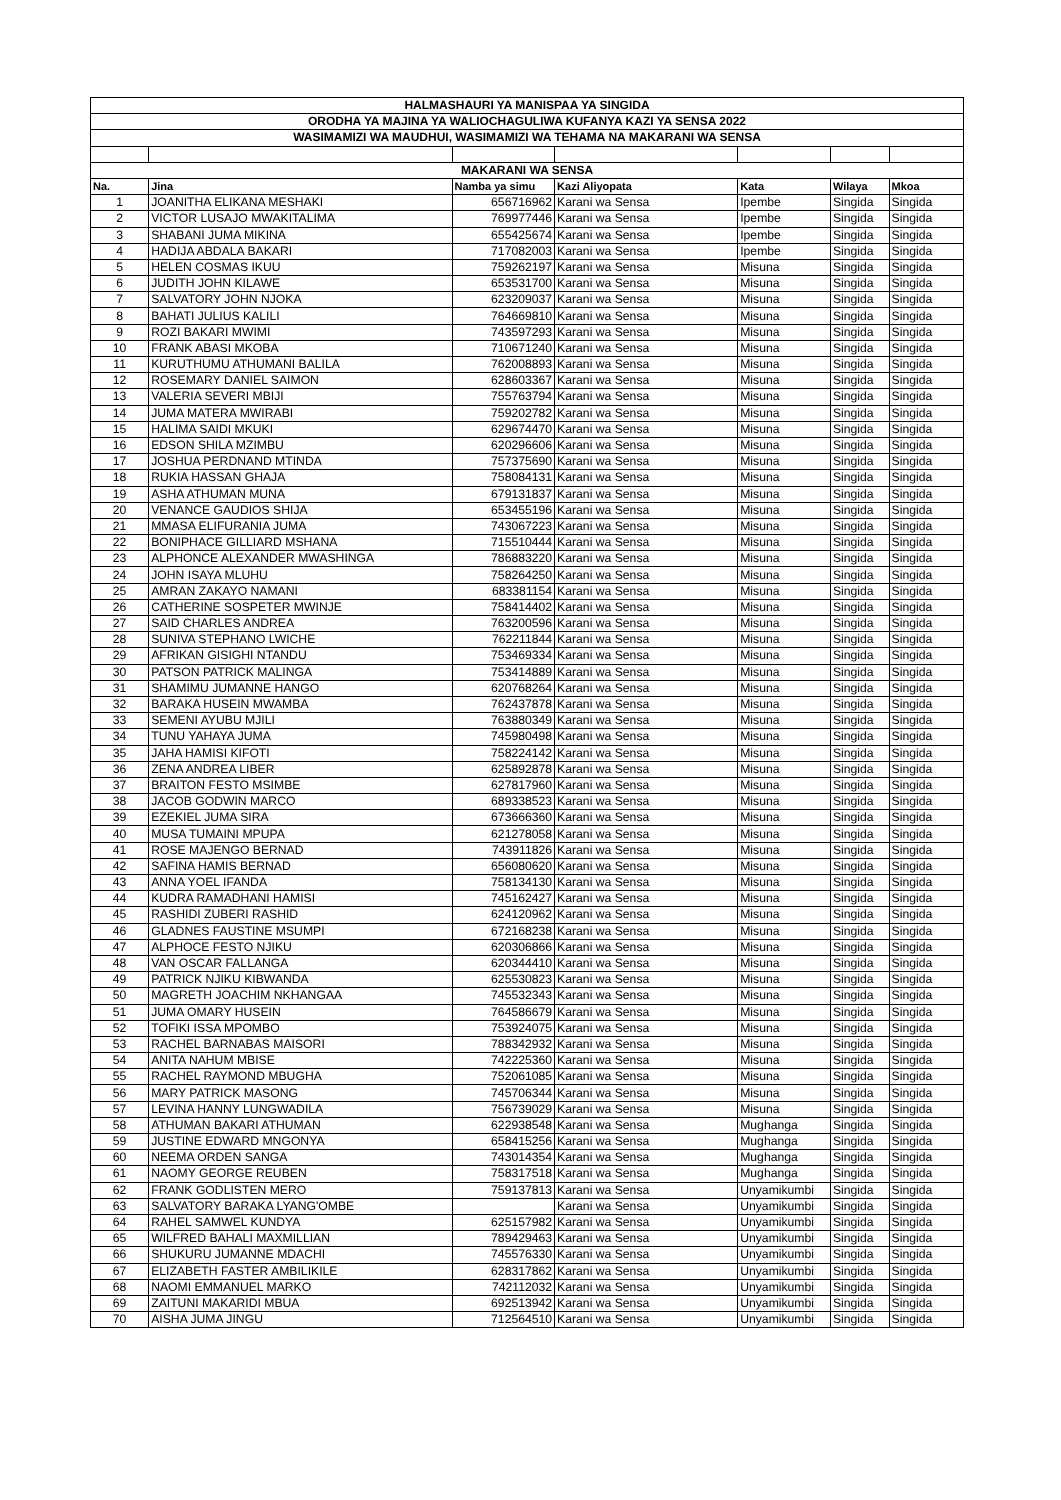| HALMASHAURI YA MANISPAA YA SINGIDA | | | | | | |
| ORODHA YA MAJINA YA WALIOCHAGULIWA KUFANYA KAZI YA SENSA 2022 | | | | | | |
| WASIMAMIZI WA MAUDHUI, WASIMAMIZI WA TEHAMA NA MAKARANI WA SENSA | | | | | | |
| MAKARANI WA SENSA | | | | | | |
| Na. | Jina | Namba ya simu | Kazi Aliyopata | Kata | Wilaya | Mkoa |
| 1 | JOANITHA ELIKANA MESHAKI | 656716962 | Karani wa Sensa | Ipembe | Singida | Singida |
| 2 | VICTOR LUSAJO MWAKITALIMA | 769977446 | Karani wa Sensa | Ipembe | Singida | Singida |
| 3 | SHABANI JUMA MIKINA | 655425674 | Karani wa Sensa | Ipembe | Singida | Singida |
| 4 | HADIJA ABDALA BAKARI | 717082003 | Karani wa Sensa | Ipembe | Singida | Singida |
| 5 | HELEN COSMAS IKUU | 759262197 | Karani wa Sensa | Misuna | Singida | Singida |
| 6 | JUDITH JOHN KILAWE | 653531700 | Karani wa Sensa | Misuna | Singida | Singida |
| 7 | SALVATORY JOHN NJOKA | 623209037 | Karani wa Sensa | Misuna | Singida | Singida |
| 8 | BAHATI JULIUS KALILI | 764669810 | Karani wa Sensa | Misuna | Singida | Singida |
| 9 | ROZI BAKARI MWIMI | 743597293 | Karani wa Sensa | Misuna | Singida | Singida |
| 10 | FRANK ABASI MKOBA | 710671240 | Karani wa Sensa | Misuna | Singida | Singida |
| 11 | KURUTHUMU ATHUMANI BALILA | 762008893 | Karani wa Sensa | Misuna | Singida | Singida |
| 12 | ROSEMARY DANIEL SAIMON | 628603367 | Karani wa Sensa | Misuna | Singida | Singida |
| 13 | VALERIA SEVERI MBIJI | 755763794 | Karani wa Sensa | Misuna | Singida | Singida |
| 14 | JUMA MATERA MWIRABI | 759202782 | Karani wa Sensa | Misuna | Singida | Singida |
| 15 | HALIMA SAIDI MKUKI | 629674470 | Karani wa Sensa | Misuna | Singida | Singida |
| 16 | EDSON SHILA MZIMBU | 620296606 | Karani wa Sensa | Misuna | Singida | Singida |
| 17 | JOSHUA PERDNAND MTINDA | 757375690 | Karani wa Sensa | Misuna | Singida | Singida |
| 18 | RUKIA HASSAN GHAJA | 758084131 | Karani wa Sensa | Misuna | Singida | Singida |
| 19 | ASHA ATHUMAN MUNA | 679131837 | Karani wa Sensa | Misuna | Singida | Singida |
| 20 | VENANCE GAUDIOS SHIJA | 653455196 | Karani wa Sensa | Misuna | Singida | Singida |
| 21 | MMASA ELIFURANIA JUMA | 743067223 | Karani wa Sensa | Misuna | Singida | Singida |
| 22 | BONIPHACE GILLIARD MSHANA | 715510444 | Karani wa Sensa | Misuna | Singida | Singida |
| 23 | ALPHONCE ALEXANDER MWASHINGA | 786883220 | Karani wa Sensa | Misuna | Singida | Singida |
| 24 | JOHN ISAYA MLUHU | 758264250 | Karani wa Sensa | Misuna | Singida | Singida |
| 25 | AMRAN ZAKAYO NAMANI | 683381154 | Karani wa Sensa | Misuna | Singida | Singida |
| 26 | CATHERINE SOSPETER MWINJE | 758414402 | Karani wa Sensa | Misuna | Singida | Singida |
| 27 | SAID CHARLES ANDREA | 763200596 | Karani wa Sensa | Misuna | Singida | Singida |
| 28 | SUNIVA STEPHANO LWICHE | 762211844 | Karani wa Sensa | Misuna | Singida | Singida |
| 29 | AFRIKAN GISIGHI NTANDU | 753469334 | Karani wa Sensa | Misuna | Singida | Singida |
| 30 | PATSON PATRICK MALINGA | 753414889 | Karani wa Sensa | Misuna | Singida | Singida |
| 31 | SHAMIMU JUMANNE HANGO | 620768264 | Karani wa Sensa | Misuna | Singida | Singida |
| 32 | BARAKA HUSEIN MWAMBA | 762437878 | Karani wa Sensa | Misuna | Singida | Singida |
| 33 | SEMENI AYUBU MJILI | 763880349 | Karani wa Sensa | Misuna | Singida | Singida |
| 34 | TUNU YAHAYA JUMA | 745980498 | Karani wa Sensa | Misuna | Singida | Singida |
| 35 | JAHA HAMISI KIFOTI | 758224142 | Karani wa Sensa | Misuna | Singida | Singida |
| 36 | ZENA ANDREA LIBER | 625892878 | Karani wa Sensa | Misuna | Singida | Singida |
| 37 | BRAITON FESTO MSIMBE | 627817960 | Karani wa Sensa | Misuna | Singida | Singida |
| 38 | JACOB GODWIN MARCO | 689338523 | Karani wa Sensa | Misuna | Singida | Singida |
| 39 | EZEKIEL JUMA SIRA | 673666360 | Karani wa Sensa | Misuna | Singida | Singida |
| 40 | MUSA TUMAINI MPUPA | 621278058 | Karani wa Sensa | Misuna | Singida | Singida |
| 41 | ROSE MAJENGO BERNAD | 743911826 | Karani wa Sensa | Misuna | Singida | Singida |
| 42 | SAFINA HAMIS BERNAD | 656080620 | Karani wa Sensa | Misuna | Singida | Singida |
| 43 | ANNA YOEL IFANDA | 758134130 | Karani wa Sensa | Misuna | Singida | Singida |
| 44 | KUDRA RAMADHANI HAMISI | 745162427 | Karani wa Sensa | Misuna | Singida | Singida |
| 45 | RASHIDI ZUBERI RASHID | 624120962 | Karani wa Sensa | Misuna | Singida | Singida |
| 46 | GLADNES FAUSTINE MSUMPI | 672168238 | Karani wa Sensa | Misuna | Singida | Singida |
| 47 | ALPHOCE FESTO NJIKU | 620306866 | Karani wa Sensa | Misuna | Singida | Singida |
| 48 | VAN OSCAR FALLANGA | 620344410 | Karani wa Sensa | Misuna | Singida | Singida |
| 49 | PATRICK NJIKU KIBWANDA | 625530823 | Karani wa Sensa | Misuna | Singida | Singida |
| 50 | MAGRETH JOACHIM NKHANGAA | 745532343 | Karani wa Sensa | Misuna | Singida | Singida |
| 51 | JUMA OMARY HUSEIN | 764586679 | Karani wa Sensa | Misuna | Singida | Singida |
| 52 | TOFIKI ISSA MPOMBO | 753924075 | Karani wa Sensa | Misuna | Singida | Singida |
| 53 | RACHEL BARNABAS MAISORI | 788342932 | Karani wa Sensa | Misuna | Singida | Singida |
| 54 | ANITA NAHUM MBISE | 742225360 | Karani wa Sensa | Misuna | Singida | Singida |
| 55 | RACHEL RAYMOND MBUGHA | 752061085 | Karani wa Sensa | Misuna | Singida | Singida |
| 56 | MARY PATRICK MASONG | 745706344 | Karani wa Sensa | Misuna | Singida | Singida |
| 57 | LEVINA HANNY LUNGWADILA | 756739029 | Karani wa Sensa | Misuna | Singida | Singida |
| 58 | ATHUMAN BAKARI ATHUMAN | 622938548 | Karani wa Sensa | Mughanga | Singida | Singida |
| 59 | JUSTINE EDWARD MNGONYA | 658415256 | Karani wa Sensa | Mughanga | Singida | Singida |
| 60 | NEEMA ORDEN SANGA | 743014354 | Karani wa Sensa | Mughanga | Singida | Singida |
| 61 | NAOMY GEORGE REUBEN | 758317518 | Karani wa Sensa | Mughanga | Singida | Singida |
| 62 | FRANK GODLISTEN MERO | 759137813 | Karani wa Sensa | Unyamikumbi | Singida | Singida |
| 63 | SALVATORY BARAKA LYANG'OMBE | | Karani wa Sensa | Unyamikumbi | Singida | Singida |
| 64 | RAHEL SAMWEL KUNDYA | 625157982 | Karani wa Sensa | Unyamikumbi | Singida | Singida |
| 65 | WILFRED BAHALI MAXMILLIAN | 789429463 | Karani wa Sensa | Unyamikumbi | Singida | Singida |
| 66 | SHUKURU JUMANNE MDACHI | 745576330 | Karani wa Sensa | Unyamikumbi | Singida | Singida |
| 67 | ELIZABETH FASTER AMBILIKILE | 628317862 | Karani wa Sensa | Unyamikumbi | Singida | Singida |
| 68 | NAOMI EMMANUEL MARKO | 742112032 | Karani wa Sensa | Unyamikumbi | Singida | Singida |
| 69 | ZAITUNI MAKARIDI MBUA | 692513942 | Karani wa Sensa | Unyamikumbi | Singida | Singida |
| 70 | AISHA JUMA JINGU | 712564510 | Karani wa Sensa | Unyamikumbi | Singida | Singida |